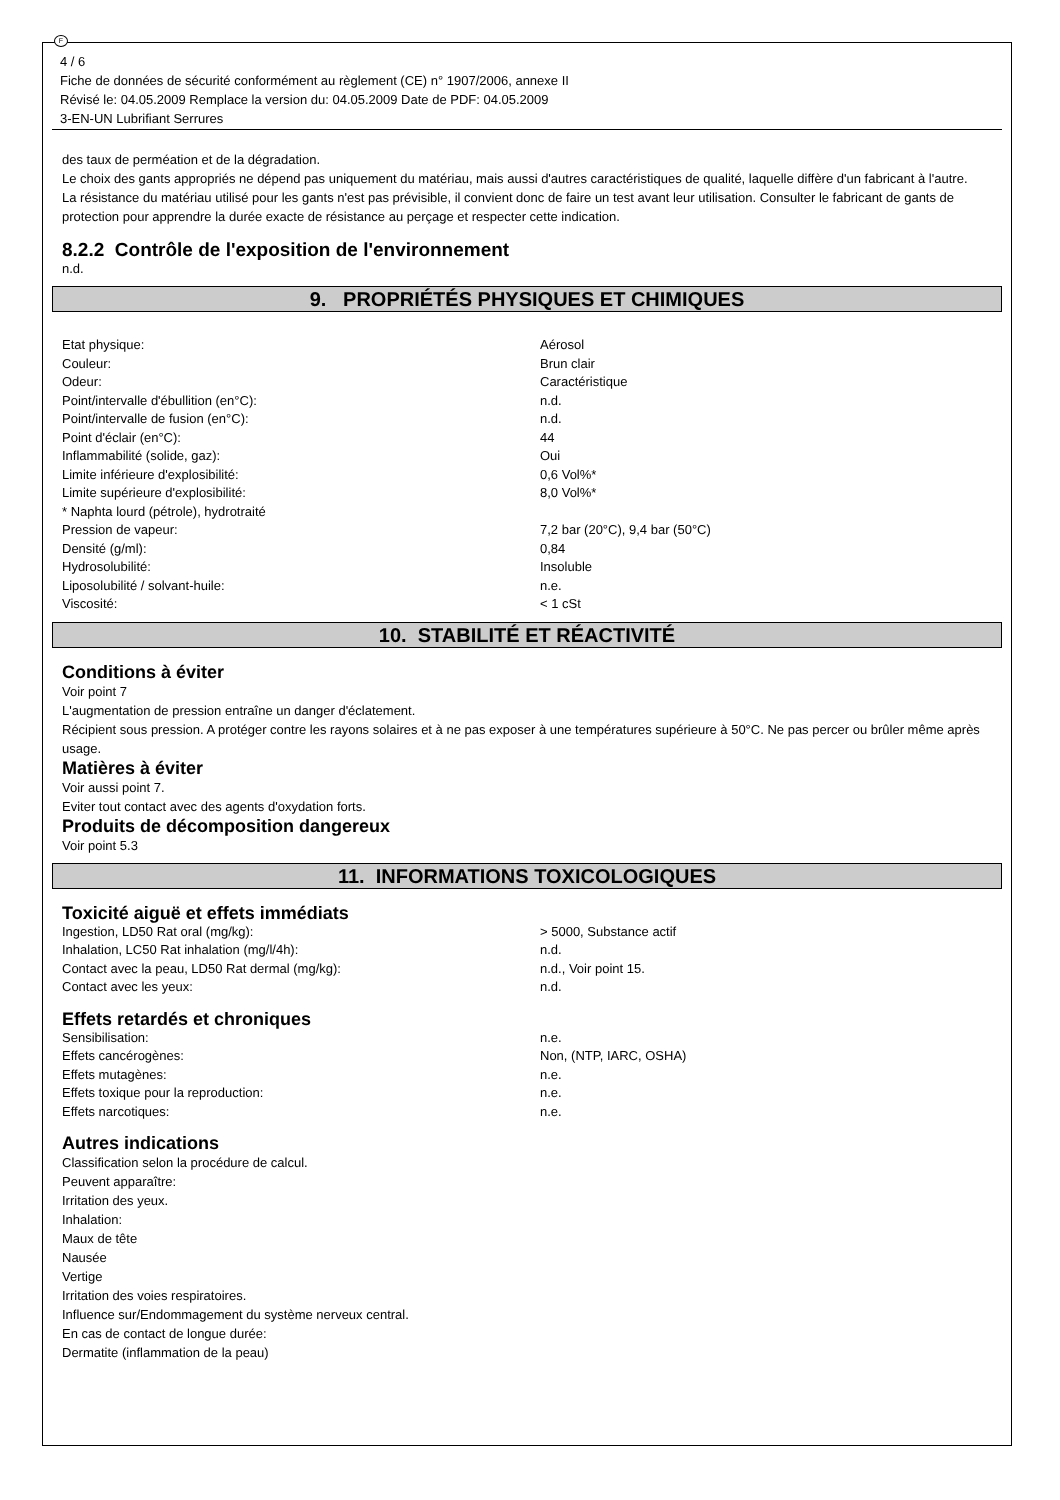F
4 / 6
Fiche de données de sécurité conformément au règlement (CE) n° 1907/2006, annexe II
Révisé le: 04.05.2009 Remplace la version du: 04.05.2009 Date de PDF: 04.05.2009
3-EN-UN Lubrifiant Serrures
des taux de perméation et de la dégradation.
Le choix des gants appropriés ne dépend pas uniquement du matériau, mais aussi d'autres caractéristiques de qualité, laquelle diffère d'un fabricant à l'autre.
La résistance du matériau utilisé pour les gants n'est pas prévisible, il convient donc de faire un test avant leur utilisation. Consulter le fabricant de gants de protection pour apprendre la durée exacte de résistance au perçage et respecter cette indication.
8.2.2 Contrôle de l'exposition de l'environnement
n.d.
9. PROPRIÉTÉS PHYSIQUES ET CHIMIQUES
| Etat physique: | Aérosol |
| Couleur: | Brun clair |
| Odeur: | Caractéristique |
| Point/intervalle d'ébullition (en°C): | n.d. |
| Point/intervalle de fusion (en°C): | n.d. |
| Point d'éclair (en°C): | 44 |
| Inflammabilité (solide, gaz): | Oui |
| Limite inférieure d'explosibilité: | 0,6 Vol%* |
| Limite supérieure d'explosibilité: | 8,0 Vol%* |
| * Naphta lourd (pétrole), hydrotraité | |
| Pression de vapeur: | 7,2 bar (20°C), 9,4 bar (50°C) |
| Densité (g/ml): | 0,84 |
| Hydrosolubilité: | Insoluble |
| Liposolubilité / solvant-huile: | n.e. |
| Viscosité: | < 1 cSt |
10. STABILITÉ ET RÉACTIVITÉ
Conditions à éviter
Voir point 7
L'augmentation de pression entraîne un danger d'éclatement.
Récipient sous pression. A protéger contre les rayons solaires et à ne pas exposer à une températures supérieure à 50°C. Ne pas percer ou brûler même après usage.
Matières à éviter
Voir aussi point 7.
Eviter tout contact avec des agents d'oxydation forts.
Produits de décomposition dangereux
Voir point 5.3
11. INFORMATIONS TOXICOLOGIQUES
Toxicité aiguë et effets immédiats
| Ingestion, LD50 Rat oral (mg/kg): | > 5000, Substance actif |
| Inhalation, LC50 Rat inhalation (mg/l/4h): | n.d. |
| Contact avec la peau, LD50 Rat dermal (mg/kg): | n.d., Voir point 15. |
| Contact avec les yeux: | n.d. |
Effets retardés et chroniques
| Sensibilisation: | n.e. |
| Effets cancérogènes: | Non, (NTP, IARC, OSHA) |
| Effets mutagènes: | n.e. |
| Effets toxique pour la reproduction: | n.e. |
| Effets narcotiques: | n.e. |
Autres indications
Classification selon la procédure de calcul.
Peuvent apparaître:
Irritation des yeux.
Inhalation:
Maux de tête
Nausée
Vertige
Irritation des voies respiratoires.
Influence sur/Endommagement du système nerveux central.
En cas de contact de longue durée:
Dermatite (inflammation de la peau)